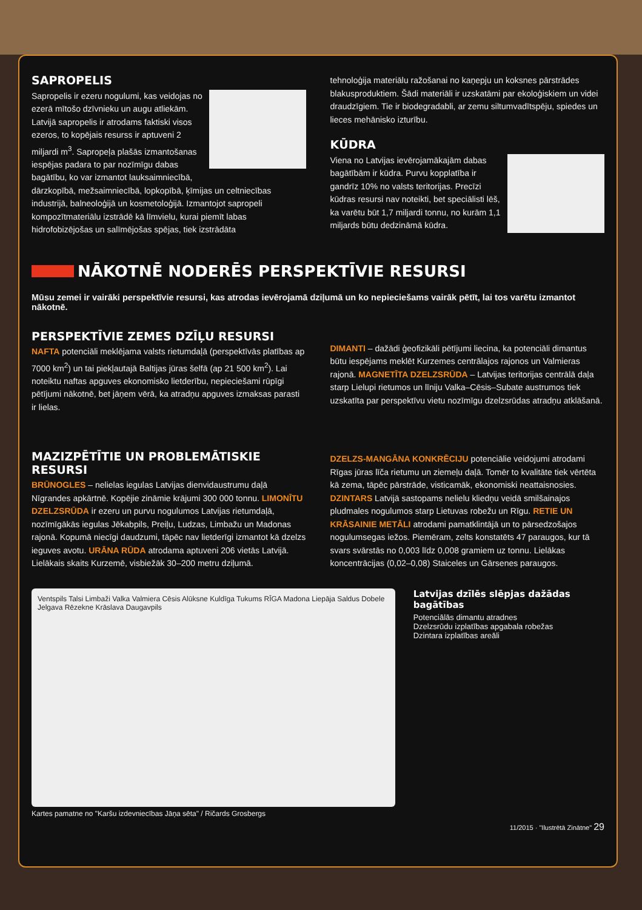SAPROPELIS
Sapropelis ir ezeru nogulumi, kas veidojas no ezerā mītošo dzīvnieku un augu atliekām. Latvijā sapropelis ir atrodams faktiski visos ezeros, to kopējais resurss ir aptuveni 2 miljardi m<sup>3</sup>. Sapropeļa plašās izmantošanas iespējas padara to par nozīmīgu dabas bagātību, ko var izmantot lauksaimniecībā, dārzkopībā, mežsaimniecībā, lopkopībā, ķīmijas un celtniecības industrijā, balneoloģijā un kosmetoloģijā. Izmantojot sapropeli kompozītmateriālu izstrādē kā līmvielu, kurai piemīt labas hidrofobizējošas un salīmējošas spējas, tiek izstrādāta
tehnoloģija materiālu ražošanai no kaņepju un koksnes pārstrādes blakusproduktiem. Šādi materiāli ir uzskatāmi par ekoloģiskiem un videi draudzīgiem. Tie ir biodegradabli, ar zemu siltumvadītspēju, spiedes un lieces mehānisko izturību.
KŪDRA
Viena no Latvijas ievērojamākajām dabas bagātībām ir kūdra. Purvu kopplatība ir gandrīz 10% no valsts teritorijas. Precīzi kūdras resursi nav noteikti, bet speciālisti lēš, ka varētu būt 1,7 miljardi tonnu, no kurām 1,1 miljards būtu dedzināmā kūdra.
NĀKOTNĒ NODERĒS PERSPEKTĪVIE RESURSI
Mūsu zemei ir vairāki perspektīvie resursi, kas atrodas ievērojamā dziļumā un ko nepieciešams vairāk pētīt, lai tos varētu izmantot nākotnē.
PERSPEKTĪVIE ZEMES DZĪĻU RESURSI
NAFTA potenciāli meklējama valsts rietumdaļā (perspektīvās platības ap 7000 km<sup>2</sup>) un tai piekļautajā Baltijas jūras šelfā (ap 21 500 km<sup>2</sup>). Lai noteiktu naftas apguves ekonomisko lietderību, nepieciešami rūpīgi pētījumi nākotnē, bet jāņem vērā, ka atradņu apguves izmaksas parasti ir lielas.
MAZIZPĒTĪTIE UN PROBLEMĀTISKIE RESURSI
BRŪNOGLES – nelielas iegulas Latvijas dienvidaustrumu daļā Nīgrandes apkārtnē. Kopējie zināmie krājumi 300 000 tonnu. LIMONĪTU DZELZSRŪDA ir ezeru un purvu nogulumos Latvijas rietumdaļā, nozīmīgākās iegulas Jēkabpils, Preiļu, Ludzas, Limbažu un Madonas rajonā. Kopumā niecīgi daudzumi, tāpēc nav lietderīgi izmantot kā dzelzs ieguves avotu. URĀNA RŪDA atrodama aptuveni 206 vietās Latvijā. Lielākais skaits Kurzemē, visbiežāk 30–200 metru dziļumā.
DIMANTI – dažādi ģeofizikāli pētījumi liecina, ka potenciāli dimantus būtu iespējams meklēt Kurzemes centrālajos rajonos un Valmieras rajonā. MAGNETĪTA DZELZSRŪDA – Latvijas teritorijas centrālā daļa starp Lielupi rietumos un līniju Valka–Cēsis–Subate austrumos tiek uzskatīta par perspektīvu vietu nozīmīgu dzelzsrūdas atradņu atklāšanā.
DZELZS-MANGĀNA KONKRĒCIJU potenciālie veidojumi atrodami Rīgas jūras līča rietumu un ziemeļu daļā. Tomēr to kvalitāte tiek vērtēta kā zema, tāpēc pārstrāde, visticamāk, ekonomiski neattaisnosies. DZINTARS Latvijā sastopams nelielu kliedņu veidā smilšainajos pludmales nogulumos starp Lietuvas robežu un Rīgu. RETIE UN KRĀSAINIE METĀLI atrodami pamatklintājā un to pārsedzošajos nogulumsegas iežos. Piemēram, zelts konstatēts 47 paraugos, kur tā svars svārstās no 0,003 līdz 0,008 gramiem uz tonnu. Lielākas koncentrācijas (0,02–0,08) Staiceles un Gārsenes paraugos.
Ventspils Talsi Limbaži Valka Valmiera Cēsis Alūksne Kuldīga Tukums RĪGA Madona Liepāja Saldus Dobele Jelgava Rēzekne Krāslava Daugavpils
Latvijas dzīlēs slēpjas dažādas bagātības
Potenciālās dimantu atradnes
Dzelzsrūdu izplatības apgabala robežas
Dzintara izplatības areāli
Kartes pamatne no "Karšu izdevniecības Jāņa sēta" / Ričards Grosbergs
11/2015 · "Ilustrētā Zinātne" 29